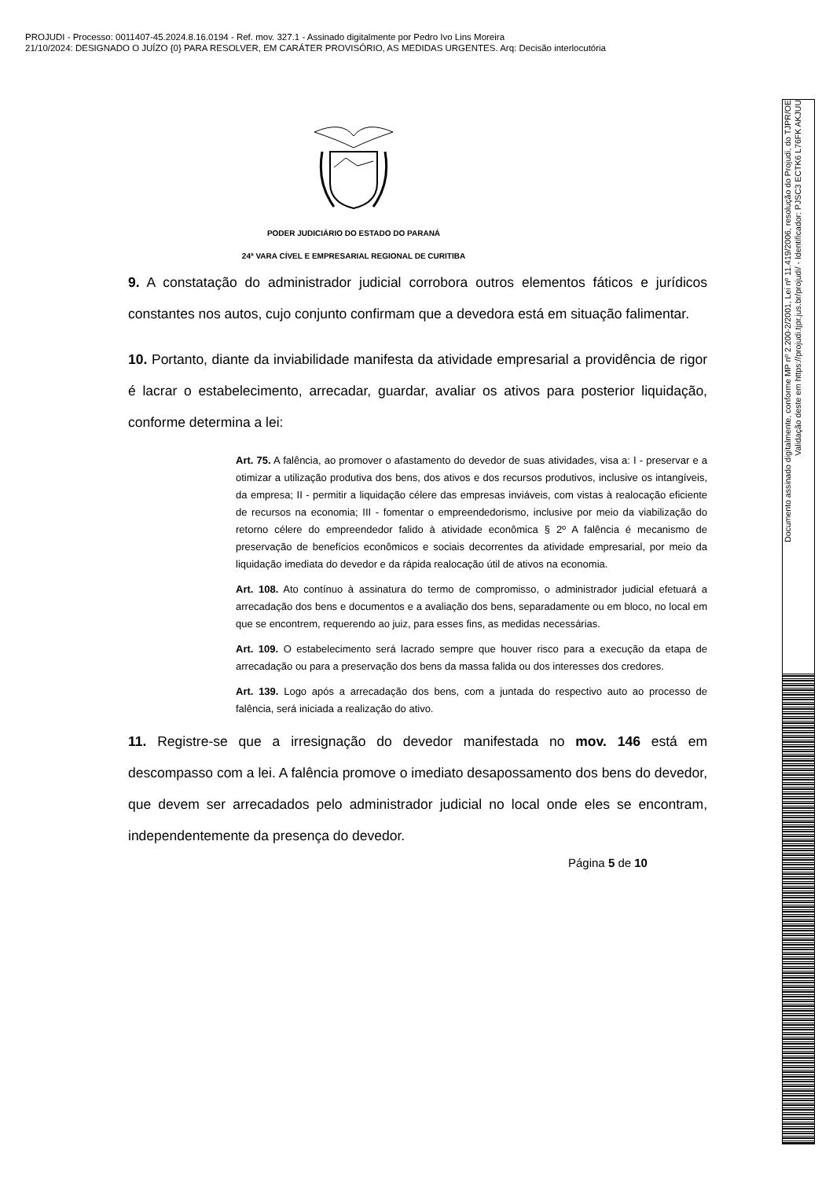PROJUDI - Processo: 0011407-45.2024.8.16.0194 - Ref. mov. 327.1 - Assinado digitalmente por Pedro Ivo Lins Moreira
21/10/2024: DESIGNADO O JUÍZO {0} PARA RESOLVER, EM CARÁTER PROVISÓRIO, AS MEDIDAS URGENTES. Arq: Decisão interlocutória
PODER JUDICIÁRIO DO ESTADO DO PARANÁ
24ª VARA CÍVEL E EMPRESARIAL REGIONAL DE CURITIBA
9. A constatação do administrador judicial corrobora outros elementos fáticos e jurídicos constantes nos autos, cujo conjunto confirmam que a devedora está em situação falimentar.
10. Portanto, diante da inviabilidade manifesta da atividade empresarial a providência de rigor é lacrar o estabelecimento, arrecadar, guardar, avaliar os ativos para posterior liquidação, conforme determina a lei:
Art. 75. A falência, ao promover o afastamento do devedor de suas atividades, visa a: I - preservar e a otimizar a utilização produtiva dos bens, dos ativos e dos recursos produtivos, inclusive os intangíveis, da empresa; II - permitir a liquidação célere das empresas inviáveis, com vistas à realocação eficiente de recursos na economia; III - fomentar o empreendedorismo, inclusive por meio da viabilização do retorno célere do empreendedor falido à atividade econômica § 2º A falência é mecanismo de preservação de benefícios econômicos e sociais decorrentes da atividade empresarial, por meio da liquidação imediata do devedor e da rápida realocação útil de ativos na economia.
Art. 108. Ato contínuo à assinatura do termo de compromisso, o administrador judicial efetuará a arrecadação dos bens e documentos e a avaliação dos bens, separadamente ou em bloco, no local em que se encontrem, requerendo ao juiz, para esses fins, as medidas necessárias.
Art. 109. O estabelecimento será lacrado sempre que houver risco para a execução da etapa de arrecadação ou para a preservação dos bens da massa falida ou dos interesses dos credores.
Art. 139. Logo após a arrecadação dos bens, com a juntada do respectivo auto ao processo de falência, será iniciada a realização do ativo.
11. Registre-se que a irresignação do devedor manifestada no mov. 146 está em descompasso com a lei. A falência promove o imediato desapossamento dos bens do devedor, que devem ser arrecadados pelo administrador judicial no local onde eles se encontram, independentemente da presença do devedor.
Página 5 de 10
Documento assinado digitalmente, conforme MP nº 2.200-2/2001, Lei nº 11.419/2006, resolução do Projudi, do TJPR/OE
Validação deste em https://projudi.tjpr.jus.br/projudi/ - Identificador: PJSC3 ECTK6 L76FK AKJUU